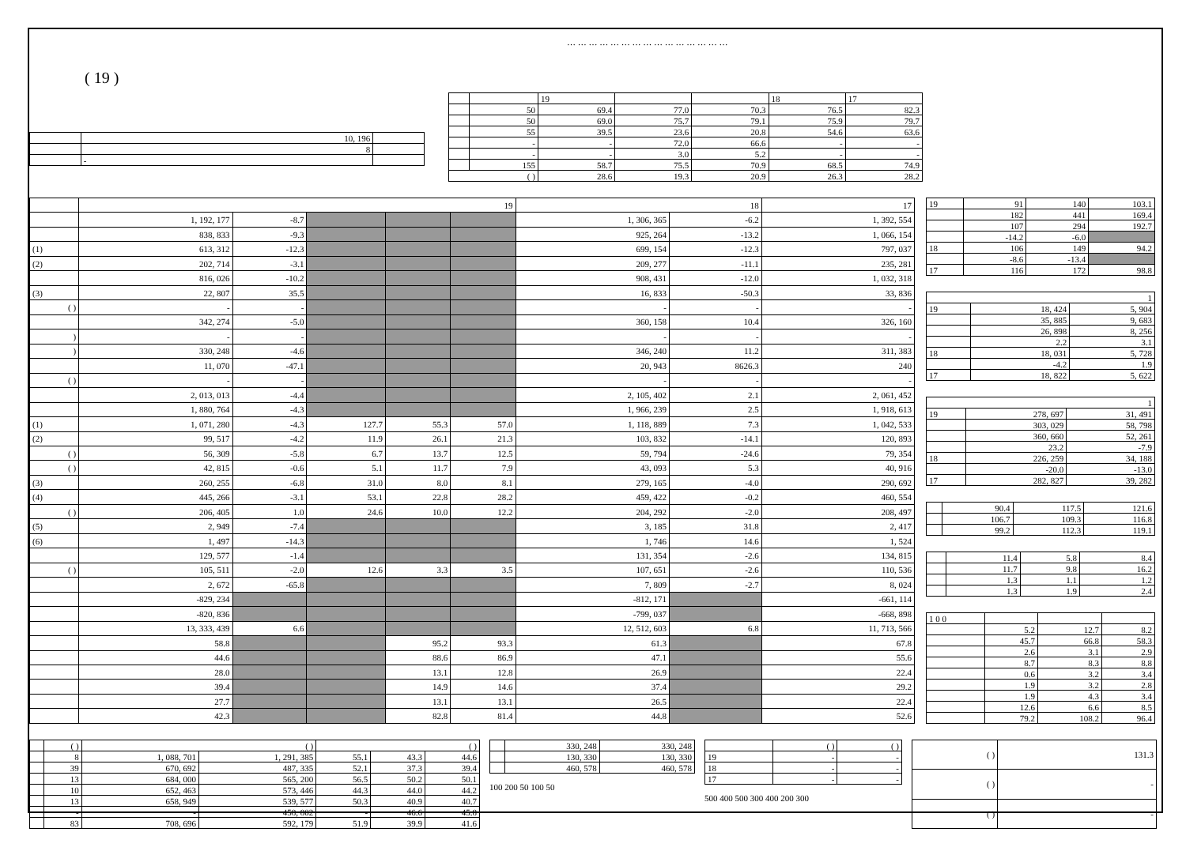( 19 )
| | 10, 196 | |
| | 8 | |
| | - | |
… … … … … … … … … … … … … … …
| | | 19 | | | 18 | 17 |
| --- | --- | --- | --- | --- | --- | --- |
| | 50 | 69.4 | 77.0 | 70.3 | 76.5 | 82.3 |
| | 50 | 69.0 | 75.7 | 79.1 | 75.9 | 79.7 |
| | 55 | 39.5 | 23.6 | 20.8 | 54.6 | 63.6 |
| | - | - | 72.0 | 66.6 | - | - |
| | - | - | 3.0 | 5.2 | - | - |
| | 155 | 58.7 | 75.5 | 70.9 | 68.5 | 74.9 |
| ( ) | | 28.6 | 19.3 | 20.9 | 26.3 | 28.2 |
| | 19 | | | | | 18 | | 17 |
| --- | --- | --- | --- | --- | --- | --- | --- | --- |
| | 1, 192, 177 | -8.7 | | | | 1, 306, 365 | -6.2 | 1, 392, 554 |
| | 838, 833 | -9.3 | | | | 925, 264 | -13.2 | 1, 066, 154 |
| (1) | 613, 312 | -12.3 | | | | 699, 154 | -12.3 | 797, 037 |
| (2) | 202, 714 | -3.1 | | | | 209, 277 | -11.1 | 235, 281 |
| | 816, 026 | -10.2 | | | | 908, 431 | -12.0 | 1, 032, 318 |
| (3) | 22, 807 | 35.5 | | | | 16, 833 | -50.3 | 33, 836 |
| ( ) | - | - | | | | - | - | - |
| | 342, 274 | -5.0 | | | | 360, 158 | 10.4 | 326, 160 |
| ) | - | - | | | | - | - | - |
| ) | 330, 248 | -4.6 | | | | 346, 240 | 11.2 | 311, 383 |
| | 11, 070 | -47.1 | | | | 20, 943 | 8626.3 | 240 |
| ( ) | - | - | | | | - | - | - |
| | 2, 013, 013 | -4.4 | | | | 2, 105, 402 | 2.1 | 2, 061, 452 |
| | 1, 880, 764 | -4.3 | | | | 1, 966, 239 | 2.5 | 1, 918, 613 |
| (1) | 1, 071, 280 | -4.3 | 127.7 | 55.3 | 57.0 | 1, 118, 889 | 7.3 | 1, 042, 533 |
| (2) | 99, 517 | -4.2 | 11.9 | 26.1 | 21.3 | 103, 832 | -14.1 | 120, 893 |
| ( ) | 56, 309 | -5.8 | 6.7 | 13.7 | 12.5 | 59, 794 | -24.6 | 79, 354 |
| ( ) | 42, 815 | -0.6 | 5.1 | 11.7 | 7.9 | 43, 093 | 5.3 | 40, 916 |
| (3) | 260, 255 | -6.8 | 31.0 | 8.0 | 8.1 | 279, 165 | -4.0 | 290, 692 |
| (4) | 445, 266 | -3.1 | 53.1 | 22.8 | 28.2 | 459, 422 | -0.2 | 460, 554 |
| ( ) | 206, 405 | 1.0 | 24.6 | 10.0 | 12.2 | 204, 292 | -2.0 | 208, 497 |
| (5) | 2, 949 | -7.4 | | | | 3, 185 | 31.8 | 2, 417 |
| (6) | 1, 497 | -14.3 | | | | 1, 746 | 14.6 | 1, 524 |
| | 129, 577 | -1.4 | | | | 131, 354 | -2.6 | 134, 815 |
| ( ) | 105, 511 | -2.0 | 12.6 | 3.3 | 3.5 | 107, 651 | -2.6 | 110, 536 |
| | 2, 672 | -65.8 | | | | 7, 809 | -2.7 | 8, 024 |
| | -829, 234 | | | | | -812, 171 | | -661, 114 |
| | -820, 836 | | | | | -799, 037 | | -668, 898 |
| | 13, 333, 439 | 6.6 | | | | 12, 512, 603 | 6.8 | 11, 713, 566 |
| | 58.8 | | | 95.2 | 93.3 | 61.3 | | 67.8 |
| | 44.6 | | | 88.6 | 86.9 | 47.1 | | 55.6 |
| | 28.0 | | | 13.1 | 12.8 | 26.9 | | 22.4 |
| | 39.4 | | | 14.9 | 14.6 | 37.4 | | 29.2 |
| | 27.7 | | | 13.1 | 13.1 | 26.5 | | 22.4 |
| | 42.3 | | | 82.8 | 81.4 | 44.8 | | 52.6 |
| 19 | 91 | 140 | 103.1 |
| | 182 | 441 | 169.4 |
| | 107 | 294 | 192.7 |
| | -14.2 | -6.0 | |
| 18 | 106 | 149 | 94.2 |
| | -8.6 | -13.4 | |
| 17 | 116 | 172 | 98.8 |
| 1 | | |
| --- | --- | --- |
| 19 | 18, 424 | 5, 904 |
| | 35, 885 | 9, 683 |
| | 26, 898 | 8, 256 |
| | 2.2 | 3.1 |
| 18 | 18, 031 | 5, 728 |
| | -4.2 | 1.9 |
| 17 | 18, 822 | 5, 622 |
| 1 | | |
| --- | --- | --- |
| 19 | 278, 697 | 31, 491 |
| | 303, 029 | 58, 798 |
| | 360, 660 | 52, 261 |
| | 23.2 | -7.9 |
| 18 | 226, 259 | 34, 188 |
| | -20.0 | -13.0 |
| 17 | 282, 827 | 39, 282 |
| | 90.4 | 117.5 | 121.6 |
| | 106.7 | 109.3 | 116.8 |
| | 99.2 | 112.3 | 119.1 |
| | 11.4 | 5.8 | 8.4 |
| | 11.7 | 9.8 | 16.2 |
| | 1.3 | 1.1 | 1.2 |
| | 1.3 | 1.9 | 2.4 |
| 1 0 0 | | | |
| | 5.2 | 12.7 | 8.2 |
| | 45.7 | 66.8 | 58.3 |
| | 2.6 | 3.1 | 2.9 |
| | 8.7 | 8.3 | 8.8 |
| | 0.6 | 3.2 | 3.4 |
| | 1.9 | 3.2 | 2.8 |
| | 1.9 | 4.3 | 3.4 |
| | 12.6 | 6.6 | 8.5 |
| | 79.2 | 108.2 | 96.4 |
| | ( ) | ( ) | | ( ) | | |
| --- | --- | --- | --- | --- | --- | --- |
| | 8 | 1, 088, 701 | 1, 291, 385 | 55.1 | 43.3 | 44.6 |
| | 39 | 670, 692 | 487, 335 | 52.1 | 37.3 | 39.4 |
| | 13 | 684, 000 | 565, 200 | 56.5 | 50.2 | 50.1 |
| | 10 | 652, 463 | 573, 446 | 44.3 | 44.0 | 44.2 |
| | 13 | 658, 949 | 539, 577 | 50.3 | 40.9 | 40.7 |
| | - | - | 458, 802 | - | 46.6 | 45.8 |
| | 83 | 708, 696 | 592, 179 | 51.9 | 39.9 | 41.6 |
| | 330, 248 | 330, 248 |
| | 130, 330 | 130, 330 |
| | 460, 578 | 460, 578 |
100 200 50 100 50
| | ( ) | ( ) |
| --- | --- | --- |
| 19 | - | - |
| 18 | - | - |
| 17 | - | - |
500 400 500 300 400 200 300
| ( ) | 131.3 |
| ( ) | - |
| ( ) | - |